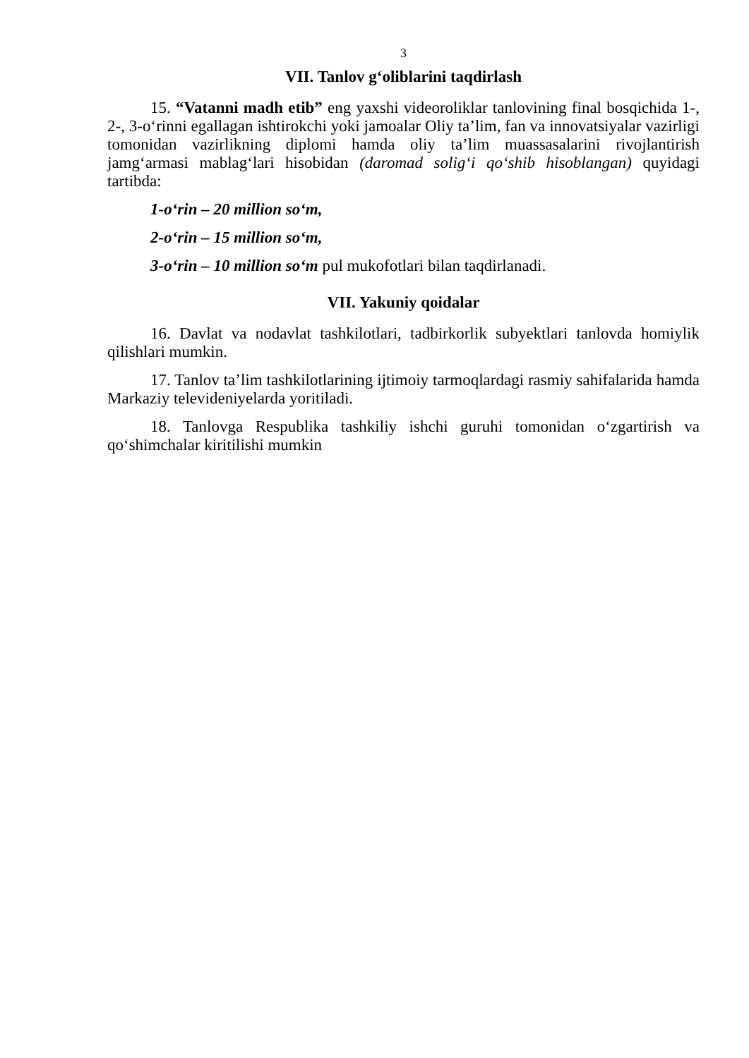3
VII. Tanlov g‘oliblarini taqdirlash
15. “Vatanni madh etib” eng yaxshi videoroliklar tanlovining final bosqichida 1-, 2-, 3-o‘rinni egallagan ishtirokchi yoki jamoalar Oliy ta’lim, fan va innovatsiyalar vazirligi tomonidan vazirlikning diplomi hamda oliy ta’lim muassasalarini rivojlantirish jamg‘armasi mablag‘lari hisobidan (daromad solig‘i qo‘shib hisoblangan) quyidagi tartibda:
1-o‘rin – 20 million so‘m,
2-o‘rin – 15 million so‘m,
3-o‘rin – 10 million so‘m pul mukofotlari bilan taqdirlanadi.
VII. Yakuniy qoidalar
16. Davlat va nodavlat tashkilotlari, tadbirkorlik subyektlari tanlovda homiylik qilishlari mumkin.
17. Tanlov ta’lim tashkilotlarining ijtimoiy tarmoqlardagi rasmiy sahifalarida hamda Markaziy televideniyelarda yoritiladi.
18. Tanlovga Respublika tashkiliy ishchi guruhi tomonidan o‘zgartirish va qo‘shimchalar kiritilishi mumkin